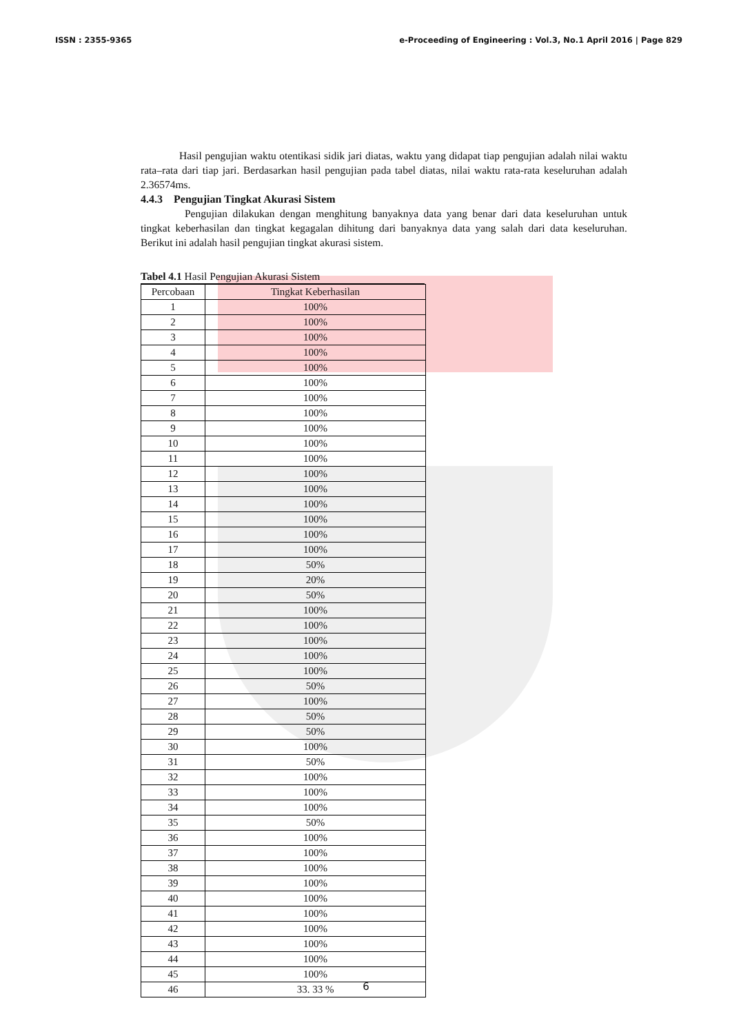ISSN : 2355-9365 e-Proceeding of Engineering : Vol.3, No.1 April 2016 | Page 829
Hasil pengujian waktu otentikasi sidik jari diatas, waktu yang didapat tiap pengujian adalah nilai waktu rata–rata dari tiap jari. Berdasarkan hasil pengujian pada tabel diatas, nilai waktu rata-rata keseluruhan adalah 2.36574ms.
4.4.3 Pengujian Tingkat Akurasi Sistem
Pengujian dilakukan dengan menghitung banyaknya data yang benar dari data keseluruhan untuk tingkat keberhasilan dan tingkat kegagalan dihitung dari banyaknya data yang salah dari data keseluruhan. Berikut ini adalah hasil pengujian tingkat akurasi sistem.
Tabel 4.1 Hasil Pengujian Akurasi Sistem
| Percobaan | Tingkat Keberhasilan |
| --- | --- |
| 1 | 100% |
| 2 | 100% |
| 3 | 100% |
| 4 | 100% |
| 5 | 100% |
| 6 | 100% |
| 7 | 100% |
| 8 | 100% |
| 9 | 100% |
| 10 | 100% |
| 11 | 100% |
| 12 | 100% |
| 13 | 100% |
| 14 | 100% |
| 15 | 100% |
| 16 | 100% |
| 17 | 100% |
| 18 | 50% |
| 19 | 20% |
| 20 | 50% |
| 21 | 100% |
| 22 | 100% |
| 23 | 100% |
| 24 | 100% |
| 25 | 100% |
| 26 | 50% |
| 27 | 100% |
| 28 | 50% |
| 29 | 50% |
| 30 | 100% |
| 31 | 50% |
| 32 | 100% |
| 33 | 100% |
| 34 | 100% |
| 35 | 50% |
| 36 | 100% |
| 37 | 100% |
| 38 | 100% |
| 39 | 100% |
| 40 | 100% |
| 41 | 100% |
| 42 | 100% |
| 43 | 100% |
| 44 | 100% |
| 45 | 100% |
| 46 | 33. 33 % |
6